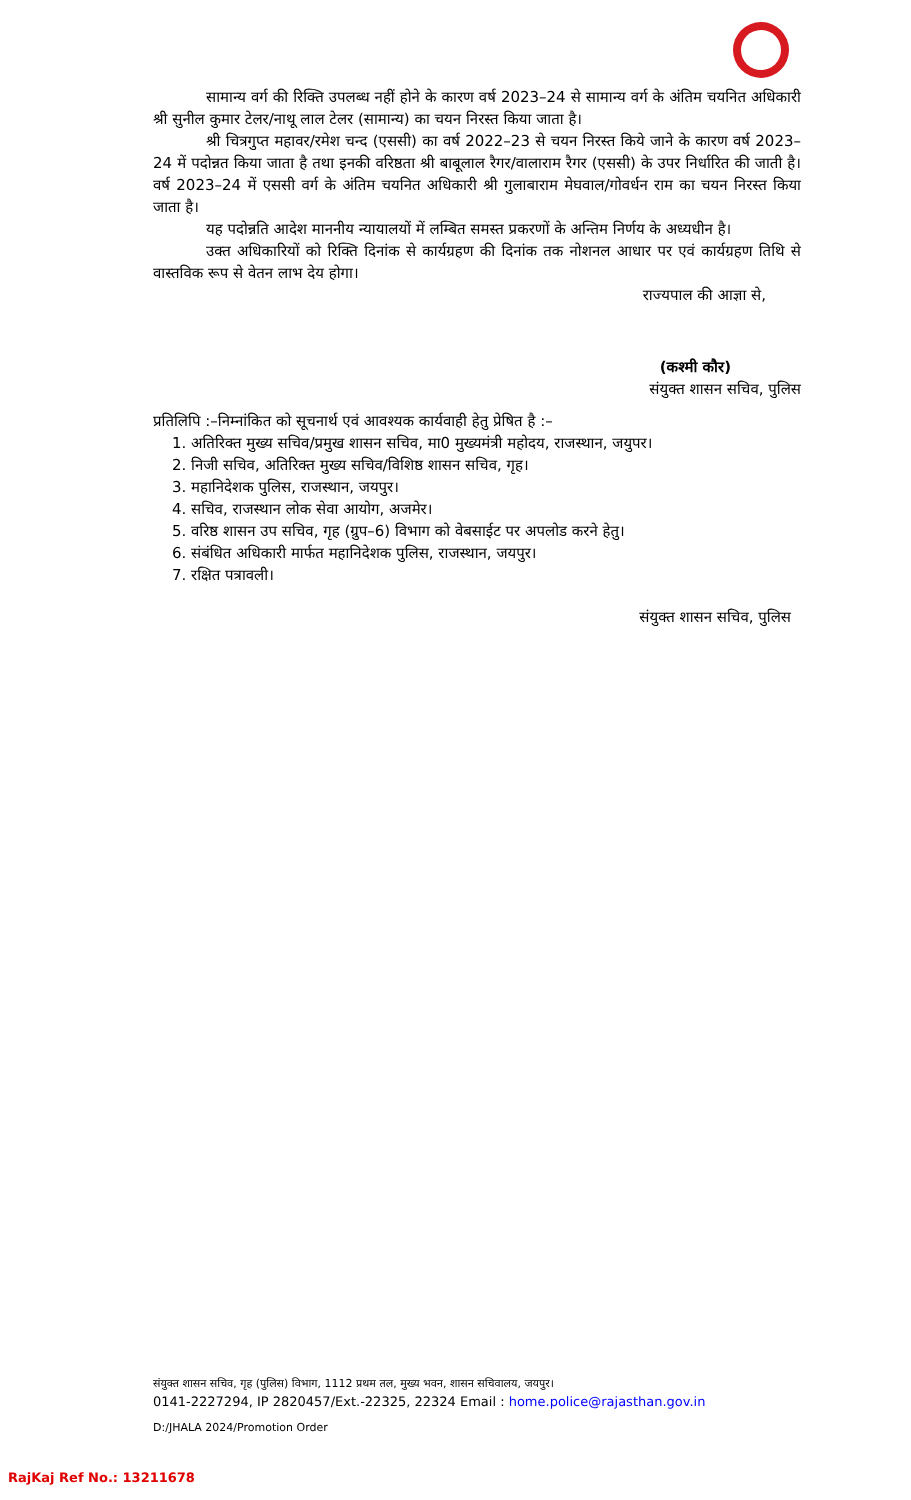सामान्य वर्ग की रिक्ति उपलब्ध नहीं होने के कारण वर्ष 2023–24 से सामान्य वर्ग के अंतिम चयनित अधिकारी श्री सुनील कुमार टेलर/नाथू लाल टेलर (सामान्य) का चयन निरस्त किया जाता है।
श्री चित्रगुप्त महावर/रमेश चन्द (एससी) का वर्ष 2022–23 से चयन निरस्त किये जाने के कारण वर्ष 2023–24 में पदोन्नत किया जाता है तथा इनकी वरिष्ठता श्री बाबूलाल रैगर/वालाराम रैगर (एससी) के उपर निर्धारित की जाती है। वर्ष 2023–24 में एससी वर्ग के अंतिम चयनित अधिकारी श्री गुलाबाराम मेघवाल/गोवर्धन राम का चयन निरस्त किया जाता है।
यह पदोन्नति आदेश माननीय न्यायालयों में लम्बित समस्त प्रकरणों के अन्तिम निर्णय के अध्यधीन है।
उक्त अधिकारियों को रिक्ति दिनांक से कार्यग्रहण की दिनांक तक नोशनल आधार पर एवं कार्यग्रहण तिथि से वास्तविक रूप से वेतन लाभ देय होगा।
राज्यपाल की आज्ञा से,
(कश्मी कौर)
संयुक्त शासन सचिव, पुलिस
प्रतिलिपि :–निम्नांकित को सूचनार्थ एवं आवश्यक कार्यवाही हेतु प्रेषित है :–
1. अतिरिक्त मुख्य सचिव/प्रमुख शासन सचिव, मा0 मुख्यमंत्री महोदय, राजस्थान, जयुपर।
2. निजी सचिव, अतिरिक्त मुख्य सचिव/विशिष्ठ शासन सचिव, गृह।
3. महानिदेशक पुलिस, राजस्थान, जयपुर।
4. सचिव, राजस्थान लोक सेवा आयोग, अजमेर।
5. वरिष्ठ शासन उप सचिव, गृह (ग्रुप–6) विभाग को वेबसाईट पर अपलोड करने हेतु।
6. संबंधित अधिकारी मार्फत महानिदेशक पुलिस, राजस्थान, जयपुर।
7. रक्षित पत्रावली।
संयुक्त शासन सचिव, पुलिस
संयुक्त शासन सचिव, गृह (पुलिस) विभाग, 1112 प्रथम तल, मुख्य भवन, शासन सचिवालय, जयपुर।
0141-2227294, IP 2820457/Ext.-22325, 22324 Email : home.police@rajasthan.gov.in
D:/JHALA 2024/Promotion Order
RajKaj Ref No.: 13211678